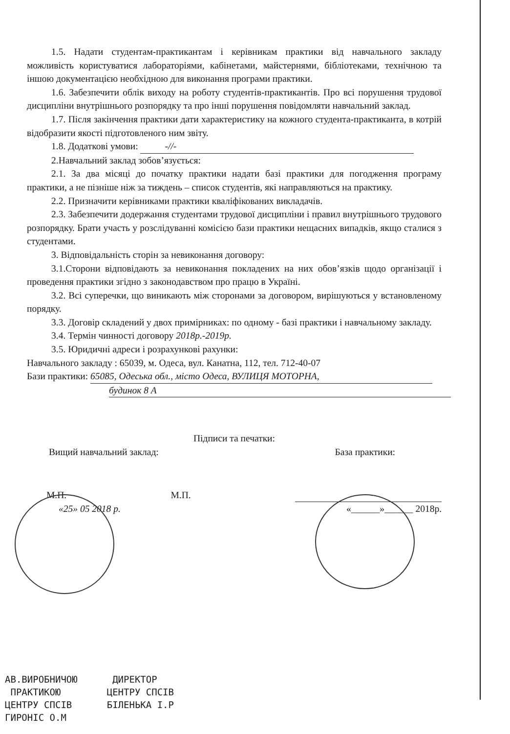1.5. Надати студентам-практикантам і керівникам практики від навчального закладу можливість користуватися лабораторіями, кабінетами, майстернями, бібліотеками, технічною та іншою документацією необхідною для виконання програми практики.
1.6. Забезпечити облік виходу на роботу студентів-практикантів. Про всі порушення трудової дисципліни внутрішнього розпорядку та про інші порушення повідомляти навчальний заклад.
1.7. Після закінчення практики дати характеристику на кожного студента-практиканта, в котрій відобразити якості підготовленого ним звіту.
1.8. Додаткові умови: -//-
2.Навчальний заклад зобов’язується:
2.1. За два місяці до початку практики надати базі практики для погодження програму практики, а не пізніше ніж за тиждень – список студентів, які направляються на практику.
2.2. Призначити керівниками практики кваліфікованих викладачів.
2.3. Забезпечити додержання студентами трудової дисципліни і правил внутрішнього трудового розпорядку. Брати участь у розслідуванні комісією бази практики нещасних випадків, якщо сталися з студентами.
3. Відповідальність сторін за невиконання договору:
3.1.Сторони відповідають за невиконання покладених на них обов’язків щодо організації і проведення практики згідно з законодавством про працю в Україні.
3.2. Всі суперечки, що виникають між сторонами за договором, вирішуються у встановленому порядку.
3.3. Договір складений у двох примірниках: по одному - базі практики і навчальному закладу.
3.4. Термін чинності договору 2018р.-2019р.
3.5. Юридичні адреси і розрахункові рахунки:
Навчального закладу : 65039, м. Одеса, вул. Канатна, 112, тел. 712-40-07
Бази практики: 65085, Одеська обл., місто Одеса, ВУЛИЦЯ МОТОРНА,
будинок 8 А
Підписи та печатки:
Вищий навчальний заклад: База практики:
М.П. М.П.
«25» 05 2018 р. «______»______ 2018р.
АВ.ВИРОБНИЧОЮ
ПРАКТИКОЮ
ЦЕНТРУ СПСІВ
ГИРОНІС О.М
ДИРЕКТОР
ЦЕНТРУ СПСІВ
БІЛЕНЬКА І.Р